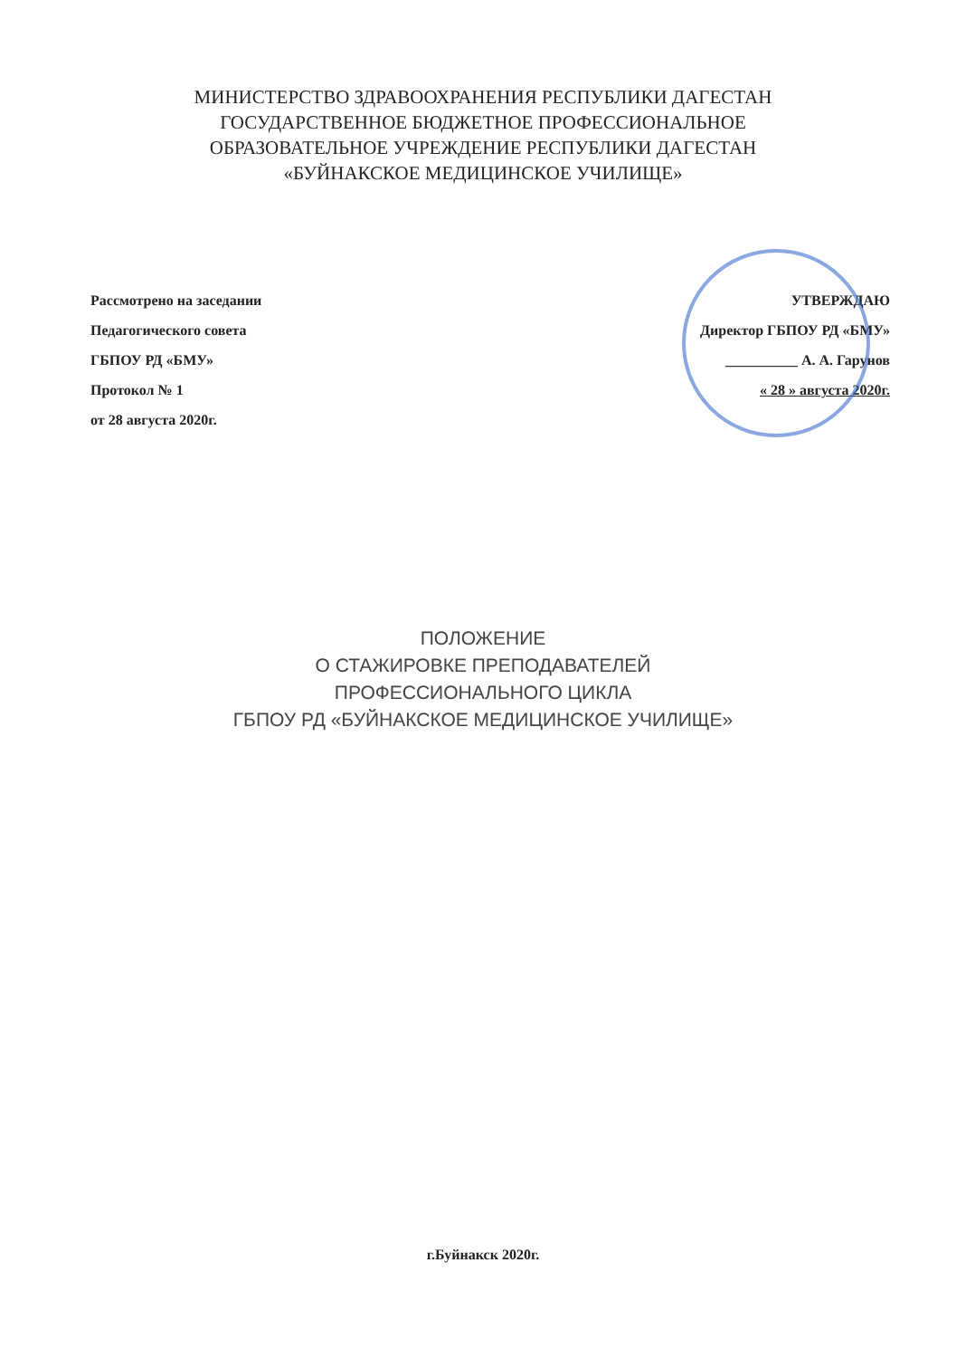МИНИСТЕРСТВО ЗДРАВООХРАНЕНИЯ РЕСПУБЛИКИ ДАГЕСТАН
ГОСУДАРСТВЕННОЕ БЮДЖЕТНОЕ ПРОФЕССИОНАЛЬНОЕ
ОБРАЗОВАТЕЛЬНОЕ УЧРЕЖДЕНИЕ РЕСПУБЛИКИ ДАГЕСТАН
«БУЙНАКСКОЕ МЕДИЦИНСКОЕ УЧИЛИЩЕ»
Рассмотрено на заседании
Педагогического совета
ГБПОУ РД «БМУ»
Протокол № 1
от 28 августа 2020г.
УТВЕРЖДАЮ
Директор ГБПОУ РД «БМУ»
__________ А. А. Гарунов
« 28 » августа 2020г.
ПОЛОЖЕНИЕ
О СТАЖИРОВКЕ ПРЕПОДАВАТЕЛЕЙ
ПРОФЕССИОНАЛЬНОГО ЦИКЛА
ГБПОУ РД «БУЙНАКСКОЕ МЕДИЦИНСКОЕ УЧИЛИЩЕ»
г.Буйнакск 2020г.